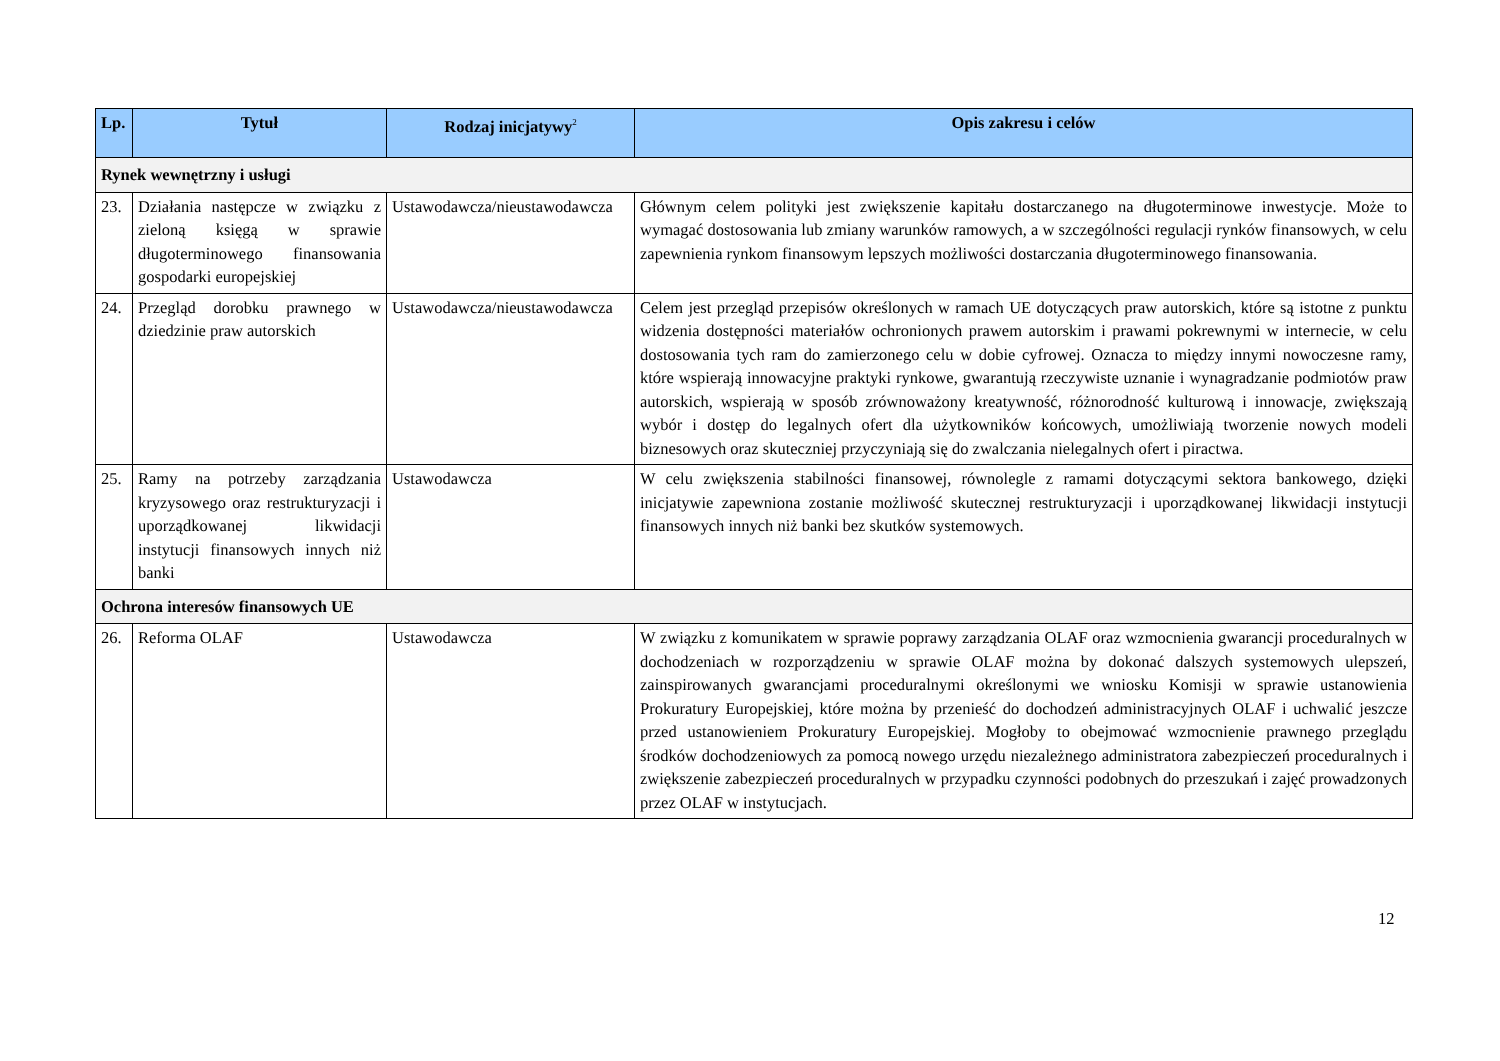| Lp. | Tytuł | Rodzaj inicjatywy<sup>2</sup> | Opis zakresu i celów |
| --- | --- | --- | --- |
| Rynek wewnętrzny i usługi | | | |
| 23. | Działania następcze w związku z zieloną księgą w sprawie długoterminowego finansowania gospodarki europejskiej | Ustawodawcza/nieustawodawcza | Głównym celem polityki jest zwiększenie kapitału dostarczanego na długoterminowe inwestycje. Może to wymagać dostosowania lub zmiany warunków ramowych, a w szczególności regulacji rynków finansowych, w celu zapewnienia rynkom finansowym lepszych możliwości dostarczania długoterminowego finansowania. |
| 24. | Przegląd dorobku prawnego w dziedzinie praw autorskich | Ustawodawcza/nieustawodawcza | Celem jest przegląd przepisów określonych w ramach UE dotyczących praw autorskich, które są istotne z punktu widzenia dostępności materiałów ochronionych prawem autorskim i prawami pokrewnymi w internecie, w celu dostosowania tych ram do zamierzonego celu w dobie cyfrowej. Oznacza to między innymi nowoczesne ramy, które wspierają innowacyjne praktyki rynkowe, gwarantują rzeczywiste uznanie i wynagradzanie podmiotów praw autorskich, wspierają w sposób zrównoważony kreatywność, różnorodność kulturową i innowacje, zwiększają wybór i dostęp do legalnych ofert dla użytkowników końcowych, umożliwiają tworzenie nowych modeli biznesowych oraz skuteczniej przyczyniają się do zwalczania nielegalnych ofert i piractwa. |
| 25. | Ramy na potrzeby zarządzania kryzysowego oraz restrukturyzacji i uporządkowanej likwidacji instytucji finansowych innych niż banki | Ustawodawcza | W celu zwiększenia stabilności finansowej, równolegle z ramami dotyczącymi sektora bankowego, dzięki inicjatywie zapewniona zostanie możliwość skutecznej restrukturyzacji i uporządkowanej likwidacji instytucji finansowych innych niż banki bez skutków systemowych. |
| Ochrona interesów finansowych UE | | | |
| 26. | Reforma OLAF | Ustawodawcza | W związku z komunikatem w sprawie poprawy zarządzania OLAF oraz wzmocnienia gwarancji proceduralnych w dochodzeniach w rozporządzeniu w sprawie OLAF można by dokonać dalszych systemowych ulepszeń, zainspirowanych gwarancjami proceduralnymi określonymi we wniosku Komisji w sprawie ustanowienia Prokuratury Europejskiej, które można by przenieść do dochodzeń administracyjnych OLAF i uchwalić jeszcze przed ustanowieniem Prokuratury Europejskiej. Mogłoby to obejmować wzmocnienie prawnego przeglądu środków dochodzeniowych za pomocą nowego urzędu niezależnego administratora zabezpieczeń proceduralnych i zwiększenie zabezpieczeń proceduralnych w przypadku czynności podobnych do przeszukań i zajęć prowadzonych przez OLAF w instytucjach. |
12